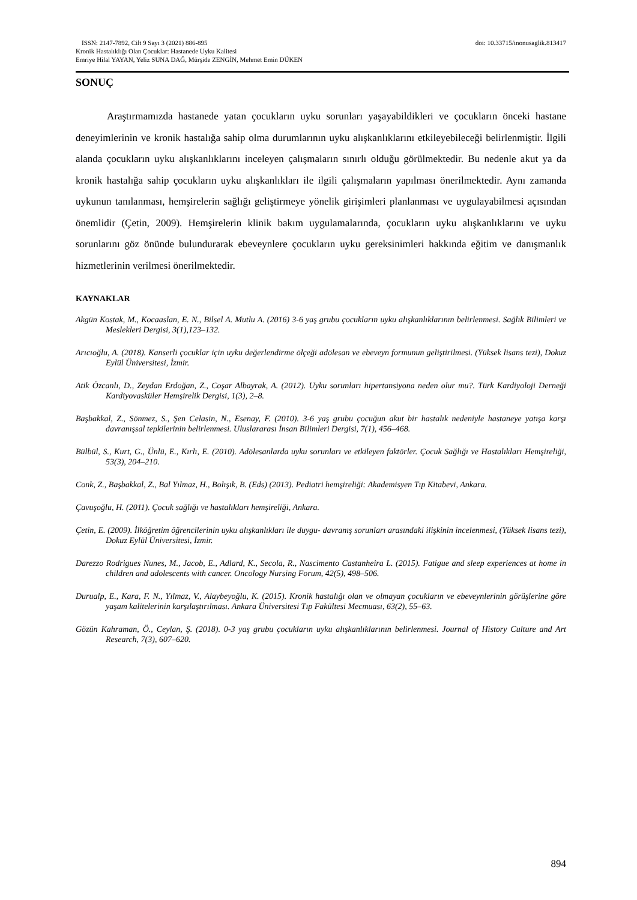ISSN: 2147-7892, Cilt 9 Sayı 3 (2021) 886-895 doi: 10.33715/inonusaglik.813417
Kronik Hastalıklığı Olan Çocuklar: Hastanede Uyku Kalitesi
Emriye Hilal YAYAN, Yeliz SUNA DAĞ, Mürşide ZENGİN, Mehmet Emin DÜKEN
SONUÇ
Araştırmamızda hastanede yatan çocukların uyku sorunları yaşayabildikleri ve çocukların önceki hastane deneyimlerinin ve kronik hastalığa sahip olma durumlarının uyku alışkanlıklarını etkileyebileceği belirlenmiştir. İlgili alanda çocukların uyku alışkanlıklarını inceleyen çalışmaların sınırlı olduğu görülmektedir. Bu nedenle akut ya da kronik hastalığa sahip çocukların uyku alışkanlıkları ile ilgili çalışmaların yapılması önerilmektedir. Aynı zamanda uykunun tanılanması, hemşirelerin sağlığı geliştirmeye yönelik girişimleri planlanması ve uygulayabilmesi açısından önemlidir (Çetin, 2009). Hemşirelerin klinik bakım uygulamalarında, çocukların uyku alışkanlıklarını ve uyku sorunlarını göz önünde bulundurarak ebeveynlere çocukların uyku gereksinimleri hakkında eğitim ve danışmanlık hizmetlerinin verilmesi önerilmektedir.
KAYNAKLAR
Akgün Kostak, M., Kocaaslan, E. N., Bilsel A. Mutlu A. (2016) 3-6 yaş grubu çocukların uyku alışkanlıklarının belirlenmesi. Sağlık Bilimleri ve Meslekleri Dergisi, 3(1),123–132.
Arıcıoğlu, A. (2018). Kanserli çocuklar için uyku değerlendirme ölçeği adölesan ve ebeveyn formunun geliştirilmesi. (Yüksek lisans tezi), Dokuz Eylül Üniversitesi, İzmir.
Atik Özcanlı, D., Zeydan Erdoğan, Z., Coşar Albayrak, A. (2012). Uyku sorunları hipertansiyona neden olur mu?. Türk Kardiyoloji Derneği Kardiyovasküler Hemşirelik Dergisi, 1(3), 2–8.
Başbakkal, Z., Sönmez, S., Şen Celasin, N., Esenay, F. (2010). 3-6 yaş grubu çocuğun akut bir hastalık nedeniyle hastaneye yatışa karşı davranışsal tepkilerinin belirlenmesi. Uluslararası İnsan Bilimleri Dergisi, 7(1), 456–468.
Bülbül, S., Kurt, G., Ünlü, E., Kırlı, E. (2010). Adölesanlarda uyku sorunları ve etkileyen faktörler. Çocuk Sağlığı ve Hastalıkları Hemşireliği, 53(3), 204–210.
Conk, Z., Başbakkal, Z., Bal Yılmaz, H., Bolışık, B. (Eds) (2013). Pediatri hemşireliği: Akademisyen Tıp Kitabevi, Ankara.
Çavuşoğlu, H. (2011). Çocuk sağlığı ve hastalıkları hemşireliği, Ankara.
Çetin, E. (2009). İlköğretim öğrencilerinin uyku alışkanlıkları ile duygu- davranış sorunları arasındaki ilişkinin incelenmesi, (Yüksek lisans tezi), Dokuz Eylül Üniversitesi, İzmir.
Darezzo Rodrigues Nunes, M., Jacob, E., Adlard, K., Secola, R., Nascimento Castanheira L. (2015). Fatigue and sleep experiences at home in children and adolescents with cancer. Oncology Nursing Forum, 42(5), 498–506.
Durualp, E., Kara, F. N., Yılmaz, V., Alaybeyoğlu, K. (2015). Kronik hastalığı olan ve olmayan çocukların ve ebeveynlerinin görüşlerine göre yaşam kalitelerinin karşılaştırılması. Ankara Üniversitesi Tıp Fakültesi Mecmuası, 63(2), 55–63.
Gözün Kahraman, Ö., Ceylan, Ş. (2018). 0-3 yaş grubu çocukların uyku alışkanlıklarının belirlenmesi. Journal of History Culture and Art Research, 7(3), 607–620.
894